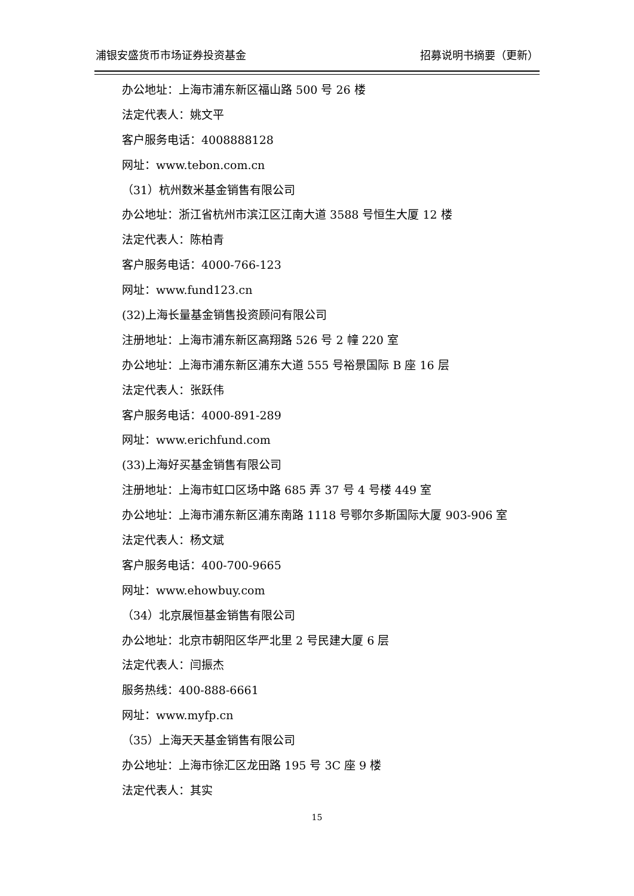浦银安盛货币市场证券投资基金 招募说明书摘要（更新）
办公地址：上海市浦东新区福山路 500 号 26 楼
法定代表人：姚文平
客户服务电话：4008888128
网址：www.tebon.com.cn
（31）杭州数米基金销售有限公司
办公地址：浙江省杭州市滨江区江南大道 3588 号恒生大厦 12 楼
法定代表人：陈柏青
客户服务电话：4000-766-123
网址：www.fund123.cn
(32)上海长量基金销售投资顾问有限公司
注册地址：上海市浦东新区高翔路 526 号 2 幢 220 室
办公地址：上海市浦东新区浦东大道 555 号裕景国际 B 座 16 层
法定代表人：张跃伟
客户服务电话：4000-891-289
网址：www.erichfund.com
(33)上海好买基金销售有限公司
注册地址：上海市虹口区场中路 685 弄 37 号 4 号楼 449 室
办公地址：上海市浦东新区浦东南路 1118 号鄂尔多斯国际大厦 903-906 室
法定代表人：杨文斌
客户服务电话：400-700-9665
网址：www.ehowbuy.com
（34）北京展恒基金销售有限公司
办公地址：北京市朝阳区华严北里 2 号民建大厦 6 层
法定代表人：闫振杰
服务热线：400-888-6661
网址：www.myfp.cn
（35）上海天天基金销售有限公司
办公地址：上海市徐汇区龙田路 195 号 3C 座 9 楼
法定代表人：其实
15